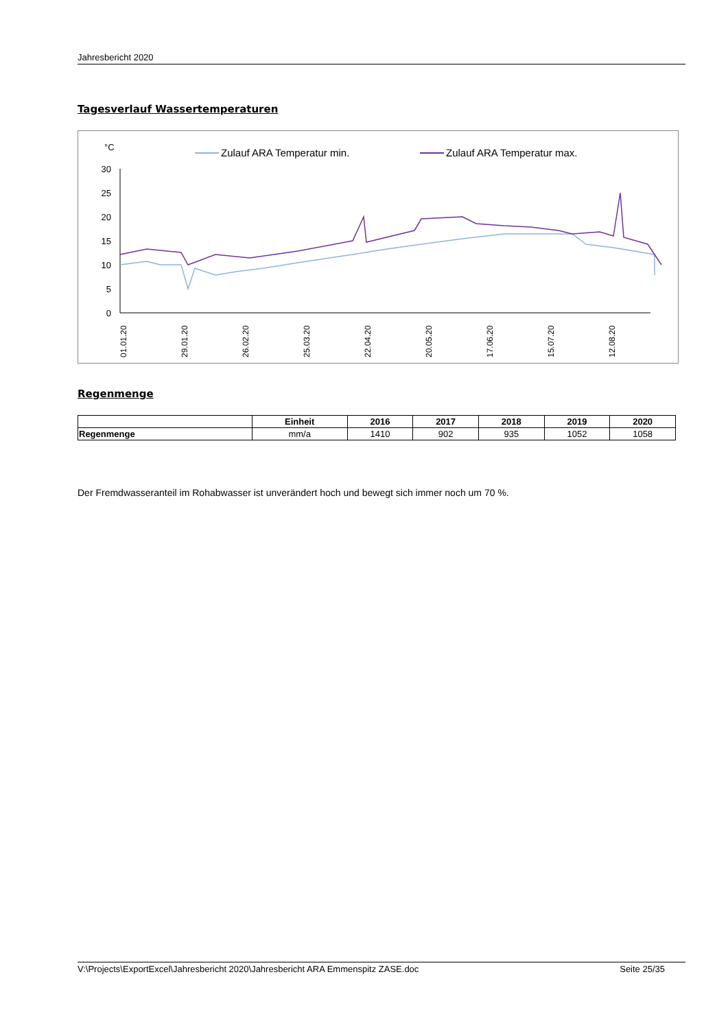Jahresbericht 2020
Tagesverlauf Wassertemperaturen
°C
Zulauf ARA Temperatur min.
Zulauf ARA Temperatur max.
30
25
20
15
10
5
0
01.01.20
29.01.20
26.02.20
25.03.20
22.04.20
20.05.20
17.06.20
15.07.20
12.08.20
Regenmenge
| | Einheit | 2016 | 2017 | 2018 | 2019 | 2020 |
| --- | --- | --- | --- | --- | --- | --- |
| Regenmenge | mm/a | 1410 | 902 | 935 | 1052 | 1058 |
Der Fremdwasseranteil im Rohabwasser ist unverändert hoch und bewegt sich immer noch um 70 %.
V:\Projects\ExportExcel\Jahresbericht 2020\Jahresbericht ARA Emmenspitz ZASE.doc Seite 25/35